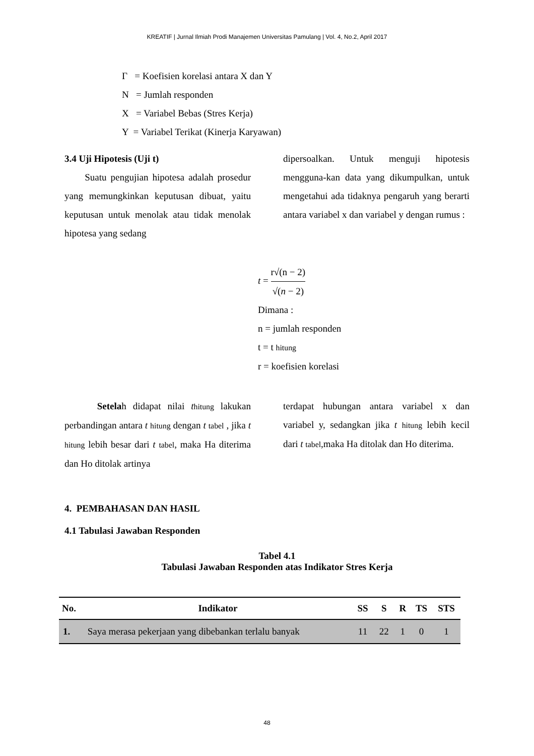KREATIF | Jurnal Ilmiah Prodi Manajemen Universitas Pamulang | Vol. 4, No.2, April 2017
Γ = Koefisien korelasi antara X dan Y
N = Jumlah responden
X = Variabel Bebas (Stres Kerja)
Y = Variabel Terikat (Kinerja Karyawan)
3.4 Uji Hipotesis (Uji t)
Suatu pengujian hipotesa adalah prosedur yang memungkinkan keputusan dibuat, yaitu keputusan untuk menolak atau tidak menolak hipotesa yang sedang
dipersoalkan. Untuk menguji hipotesis mengguna-kan data yang dikumpulkan, untuk mengetahui ada tidaknya pengaruh yang berarti antara variabel x dan variabel y dengan rumus :
t = r√(n − 2) √(n − 2)
Dimana :
n = jumlah responden
t = t hitung
r = koefisien korelasi
Setelah didapat nilai thitung lakukan perbandingan antara t hitung dengan t tabel , jika t hitung lebih besar dari t tabel, maka Ha diterima dan Ho ditolak artinya
terdapat hubungan antara variabel x dan variabel y, sedangkan jika t hitung lebih kecil dari t tabel,maka Ha ditolak dan Ho diterima.
4. PEMBAHASAN DAN HASIL
4.1 Tabulasi Jawaban Responden
Tabel 4.1
Tabulasi Jawaban Responden atas Indikator Stres Kerja
| No. | Indikator | SS | S | R | TS | STS |
| --- | --- | --- | --- | --- | --- | --- |
| 1. | Saya merasa pekerjaan yang dibebankan terlalu banyak | 11 | 22 | 1 | 0 | 1 |
48